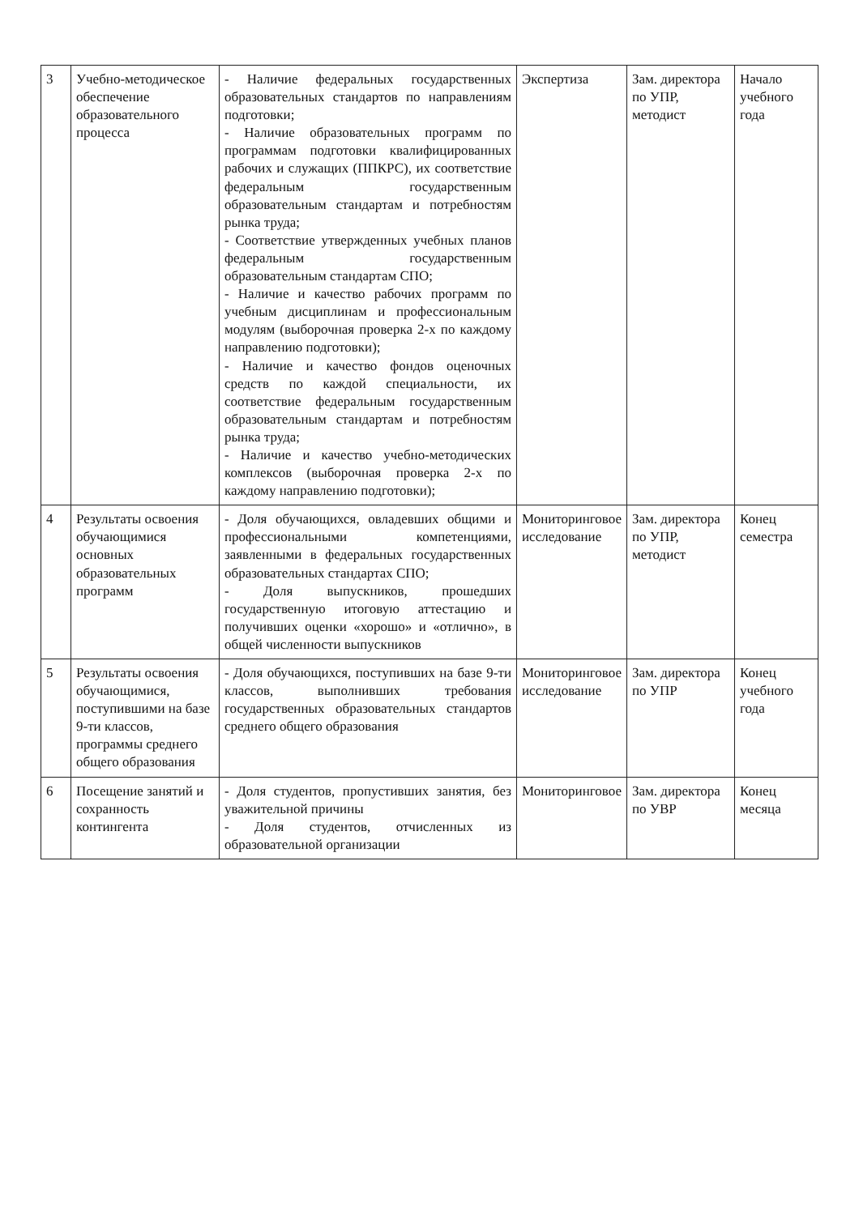| 3 | Учебно-методическое обеспечение образовательного процесса | - Наличие федеральных государственных образовательных стандартов по направлениям подготовки; - Наличие образовательных программ по программам подготовки квалифицированных рабочих и служащих (ППКРС), их соответствие федеральным государственным образовательным стандартам и потребностям рынка труда; - Соответствие утвержденных учебных планов федеральным государственным образовательным стандартам СПО; - Наличие и качество рабочих программ по учебным дисциплинам и профессиональным модулям (выборочная проверка 2-х по каждому направлению подготовки); - Наличие и качество фондов оценочных средств по каждой специальности, их соответствие федеральным государственным образовательным стандартам и потребностям рынка труда; - Наличие и качество учебно-методических комплексов (выборочная проверка 2-х по каждому направлению подготовки); | Экспертиза | Зам. директора по УПР, методист | Начало учебного года |
| 4 | Результаты освоения обучающимися основных образовательных программ | - Доля обучающихся, овладевших общими и профессиональными компетенциями, заявленными в федеральных государственных образовательных стандартах СПО; - Доля выпускников, прошедших государственную итоговую аттестацию и получивших оценки «хорошо» и «отлично», в общей численности выпускников | Мониторинговое исследование | Зам. директора по УПР, методист | Конец семестра |
| 5 | Результаты освоения обучающимися, поступившими на базе 9-ти классов, программы среднего общего образования | - Доля обучающихся, поступивших на базе 9-ти классов, выполнивших требования государственных образовательных стандартов среднего общего образования | Мониторинговое исследование | Зам. директора по УПР | Конец учебного года |
| 6 | Посещение занятий и сохранность контингента | - Доля студентов, пропустивших занятия, без уважительной причины - Доля студентов, отчисленных из образовательной организации | Мониторинговое | Зам. директора по УВР | Конец месяца |